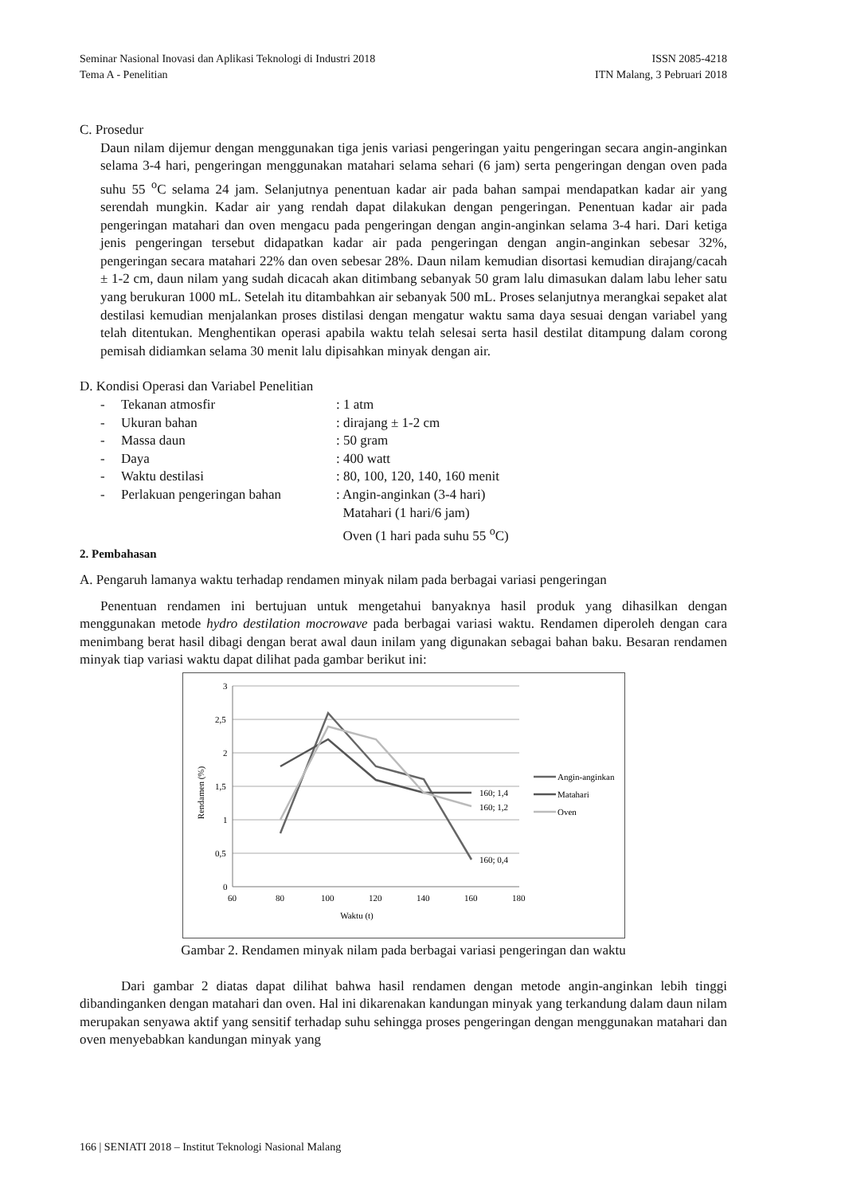Seminar Nasional Inovasi dan Aplikasi Teknologi di Industri 2018 ISSN 2085-4218
Tema A - Penelitian ITN Malang, 3 Pebruari 2018
C. Prosedur
Daun nilam dijemur dengan menggunakan tiga jenis variasi pengeringan yaitu pengeringan secara angin-anginkan selama 3-4 hari, pengeringan menggunakan matahari selama sehari (6 jam) serta pengeringan dengan oven pada suhu 55 <sup>o</sup>C selama 24 jam. Selanjutnya penentuan kadar air pada bahan sampai mendapatkan kadar air yang serendah mungkin. Kadar air yang rendah dapat dilakukan dengan pengeringan. Penentuan kadar air pada pengeringan matahari dan oven mengacu pada pengeringan dengan angin-anginkan selama 3-4 hari. Dari ketiga jenis pengeringan tersebut didapatkan kadar air pada pengeringan dengan angin-anginkan sebesar 32%, pengeringan secara matahari 22% dan oven sebesar 28%. Daun nilam kemudian disortasi kemudian dirajang/cacah ± 1-2 cm, daun nilam yang sudah dicacah akan ditimbang sebanyak 50 gram lalu dimasukan dalam labu leher satu yang berukuran 1000 mL. Setelah itu ditambahkan air sebanyak 500 mL. Proses selanjutnya merangkai sepaket alat destilasi kemudian menjalankan proses distilasi dengan mengatur waktu sama daya sesuai dengan variabel yang telah ditentukan. Menghentikan operasi apabila waktu telah selesai serta hasil destilat ditampung dalam corong pemisah didiamkan selama 30 menit lalu dipisahkan minyak dengan air.
D. Kondisi Operasi dan Variabel Penelitian
| - | Tekanan atmosfir | : 1 atm |
| - | Ukuran bahan | : dirajang ± 1-2 cm |
| - | Massa daun | : 50 gram |
| - | Daya | : 400 watt |
| - | Waktu destilasi | : 80, 100, 120, 140, 160 menit |
| - | Perlakuan pengeringan bahan | : Angin-anginkan (3-4 hari) Matahari (1 hari/6 jam) Oven (1 hari pada suhu 55 <sup>o</sup>C) |
2. Pembahasan
A. Pengaruh lamanya waktu terhadap rendamen minyak nilam pada berbagai variasi pengeringan
Penentuan rendamen ini bertujuan untuk mengetahui banyaknya hasil produk yang dihasilkan dengan menggunakan metode hydro destilation mocrowave pada berbagai variasi waktu. Rendamen diperoleh dengan cara menimbang berat hasil dibagi dengan berat awal daun inilam yang digunakan sebagai bahan baku. Besaran rendamen minyak tiap variasi waktu dapat dilihat pada gambar berikut ini:
3
2,5
2
1,5
1
0,5
0
60
80
100
120
140
160
180
Waktu (t)
Rendamen (%)
160; 1,4
160; 1,2
160; 0,4
Angin-anginkan
Matahari
Oven
Gambar 2. Rendamen minyak nilam pada berbagai variasi pengeringan dan waktu
Dari gambar 2 diatas dapat dilihat bahwa hasil rendamen dengan metode angin-anginkan lebih tinggi dibandinganken dengan matahari dan oven. Hal ini dikarenakan kandungan minyak yang terkandung dalam daun nilam merupakan senyawa aktif yang sensitif terhadap suhu sehingga proses pengeringan dengan menggunakan matahari dan oven menyebabkan kandungan minyak yang
166 | SENIATI 2018 – Institut Teknologi Nasional Malang